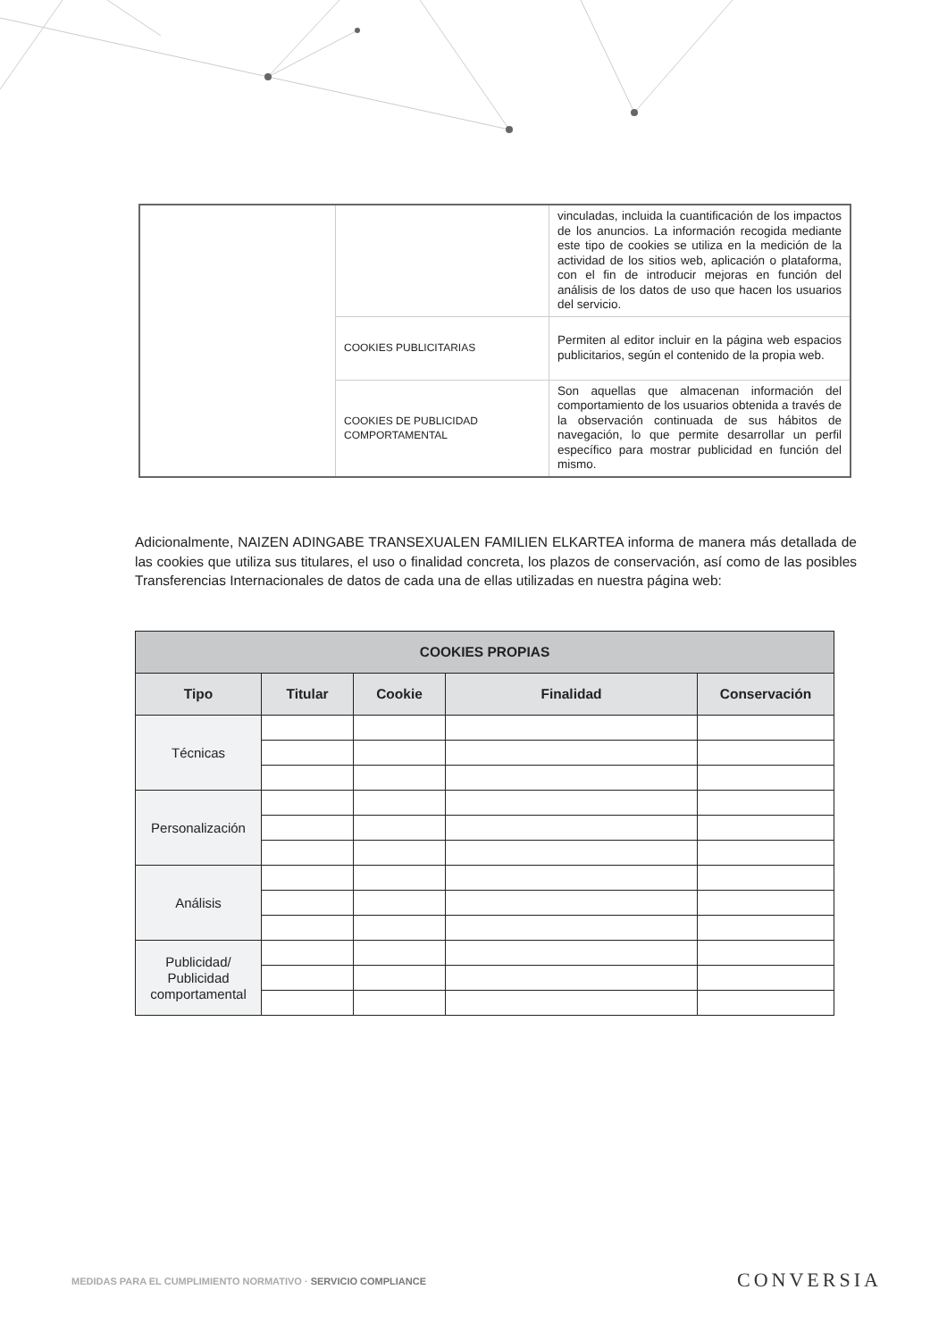| | | vinculadas, incluida la cuantificación de los impactos de los anuncios. La información recogida mediante este tipo de cookies se utiliza en la medición de la actividad de los sitios web, aplicación o plataforma, con el fin de introducir mejoras en función del análisis de los datos de uso que hacen los usuarios del servicio. |
| | COOKIES PUBLICITARIAS | Permiten al editor incluir en la página web espacios publicitarios, según el contenido de la propia web. |
| | COOKIES DE PUBLICIDAD COMPORTAMENTAL | Son aquellas que almacenan información del comportamiento de los usuarios obtenida a través de la observación continuada de sus hábitos de navegación, lo que permite desarrollar un perfil específico para mostrar publicidad en función del mismo. |
Adicionalmente, NAIZEN ADINGABE TRANSEXUALEN FAMILIEN ELKARTEA informa de manera más detallada de las cookies que utiliza sus titulares, el uso o finalidad concreta, los plazos de conservación, así como de las posibles Transferencias Internacionales de datos de cada una de ellas utilizadas en nuestra página web:
| COOKIES PROPIAS | | | | |
| --- | --- | --- | --- | --- |
| Tipo | Titular | Cookie | Finalidad | Conservación |
| Técnicas | | | | |
| Personalización | | | | |
| Análisis | | | | |
| Publicidad/ Publicidad comportamental | | | | |
MEDIDAS PARA EL CUMPLIMIENTO NORMATIVO · SERVICIO COMPLIANCE
CONVERSIA